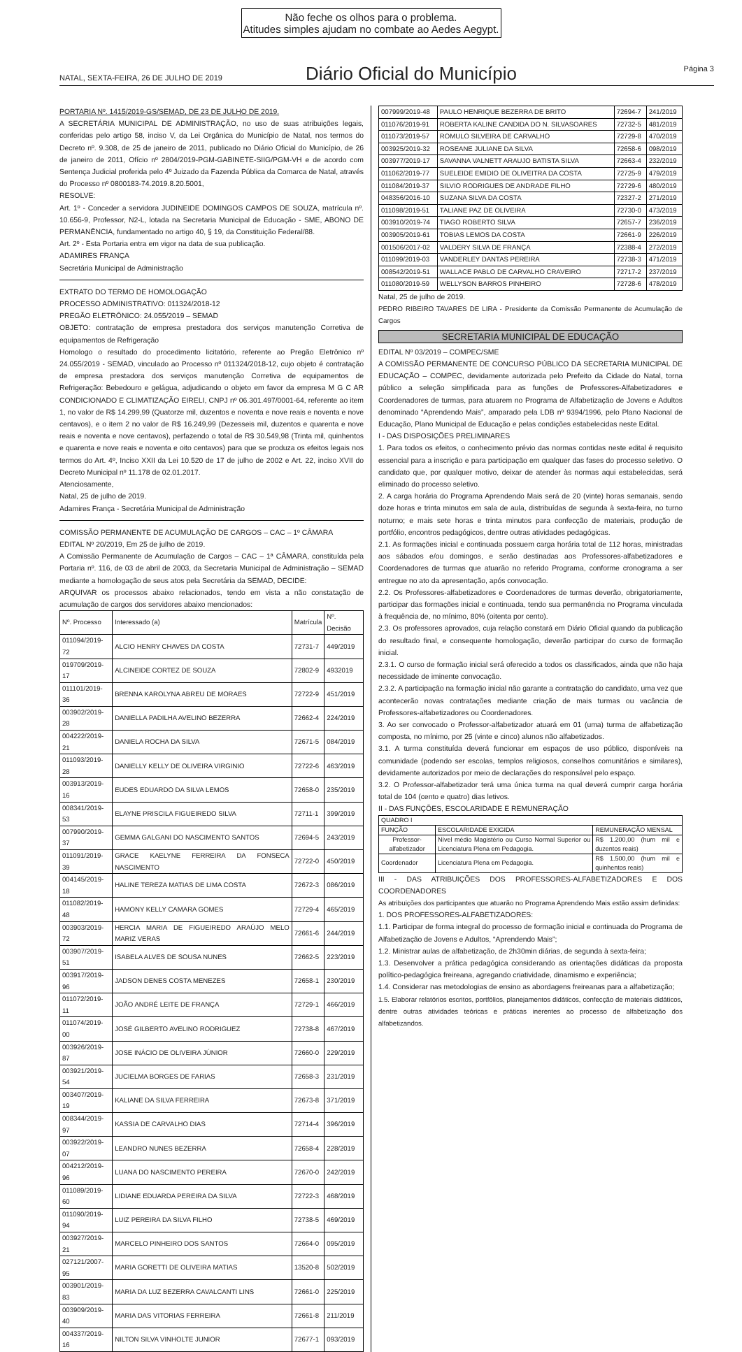Não feche os olhos para o problema.
Atitudes simples ajudam no combate ao Aedes Aegypt.
NATAL, SEXTA-FEIRA, 26 DE JULHO DE 2019
Diário Oficial do Município
Página 3
PORTARIA Nº. 1415/2019-GS/SEMAD, DE 23 DE JULHO DE 2019.
A SECRETÁRIA MUNICIPAL DE ADMINISTRAÇÃO, no uso de suas atribuições legais, conferidas pelo artigo 58, inciso V, da Lei Orgânica do Município de Natal, nos termos do Decreto nº. 9.308, de 25 de janeiro de 2011, publicado no Diário Oficial do Município, de 26 de janeiro de 2011, Ofício nº 2804/2019-PGM-GABINETE-SIIG/PGM-VH e de acordo com Sentença Judicial proferida pelo 4º Juizado da Fazenda Pública da Comarca de Natal, através do Processo nº 0800183-74.2019.8.20.5001,
RESOLVE:
Art. 1º - Conceder a servidora JUDINEIDE DOMINGOS CAMPOS DE SOUZA, matrícula nº. 10.656-9, Professor, N2-L, lotada na Secretaria Municipal de Educação - SME, ABONO DE PERMANÊNCIA, fundamentado no artigo 40, § 19, da Constituição Federal/88.
Art. 2º - Esta Portaria entra em vigor na data de sua publicação.
ADAMIRES FRANÇA
Secretária Municipal de Administração
EXTRATO DO TERMO DE HOMOLOGAÇÃO
PROCESSO ADMINISTRATIVO: 011324/2018-12
PREGÃO ELETRÔNICO: 24.055/2019 – SEMAD
OBJETO: contratação de empresa prestadora dos serviços manutenção Corretiva de equipamentos de Refrigeração
Homologo o resultado do procedimento licitatório, referente ao Pregão Eletrônico nº 24.055/2019 - SEMAD, vinculado ao Processo nº 011324/2018-12, cujo objeto é contratação de empresa prestadora dos serviços manutenção Corretiva de equipamentos de Refrigeração: Bebedouro e gelágua, adjudicando o objeto em favor da empresa M G C AR CONDICIONADO E CLIMATIZAÇÃO EIRELI, CNPJ nº 06.301.497/0001-64, referente ao item 1, no valor de R$ 14.299,99 (Quatorze mil, duzentos e noventa e nove reais e noventa e nove centavos), e o item 2 no valor de R$ 16.249,99 (Dezesseis mil, duzentos e quarenta e nove reais e noventa e nove centavos), perfazendo o total de R$ 30.549,98 (Trinta mil, quinhentos e quarenta e nove reais e noventa e oito centavos) para que se produza os efeitos legais nos termos do Art. 4º, Inciso XXII da Lei 10.520 de 17 de julho de 2002 e Art. 22, inciso XVII do Decreto Municipal nº 11.178 de 02.01.2017.
Atenciosamente,
Natal, 25 de julho de 2019.
Adamires França - Secretária Municipal de Administração
COMISSÃO PERMANENTE DE ACUMULAÇÃO DE CARGOS – CAC – 1º CÂMARA
EDITAL Nº 20/2019, Em 25 de julho de 2019.
A Comissão Permanente de Acumulação de Cargos – CAC – 1ª CÂMARA, constituída pela Portaria nº. 116, de 03 de abril de 2003, da Secretaria Municipal de Administração – SEMAD mediante a homologação de seus atos pela Secretária da SEMAD, DECIDE:
ARQUIVAR os processos abaixo relacionados, tendo em vista a não constatação de acumulação de cargos dos servidores abaixo mencionados:
| Nº. Processo | Interessado (a) | Matrícula | Nº. Decisão |
| --- | --- | --- | --- |
| 011094/2019-72 | ALCIO HENRY CHAVES DA COSTA | 72731-7 | 449/2019 |
| 019709/2019-17 | ALCINEIDE CORTEZ DE SOUZA | 72802-9 | 4932019 |
| 011101/2019-36 | BRENNA KAROLYNA ABREU DE MORAES | 72722-9 | 451/2019 |
| 003902/2019-28 | DANIELLA PADILHA AVELINO BEZERRA | 72662-4 | 224/2019 |
| 004222/2019-21 | DANIELA ROCHA DA SILVA | 72671-5 | 084/2019 |
| 011093/2019-28 | DANIELLY KELLY DE OLIVEIRA VIRGINIO | 72722-6 | 463/2019 |
| 003913/2019-16 | EUDES EDUARDO DA SILVA LEMOS | 72658-0 | 235/2019 |
| 008341/2019-53 | ELAYNE PRISCILA FIGUEIREDO SILVA | 72711-1 | 399/2019 |
| 007990/2019-37 | GEMMA GALGANI DO NASCIMENTO SANTOS | 72694-5 | 243/2019 |
| 011091/2019-39 | GRACE KAELYNE FERREIRA DA FONSECA NASCIMENTO | 72722-0 | 450/2019 |
| 004145/2019-18 | HALINE TEREZA MATIAS DE LIMA COSTA | 72672-3 | 086/2019 |
| 011082/2019-48 | HAMONY KELLY CAMARA GOMES | 72729-4 | 465/2019 |
| 003903/2019-72 | HERCIA MARIA DE FIGUEIREDO ARAÚJO MELO MARIZ VERAS | 72661-6 | 244/2019 |
| 003907/2019-51 | ISABELA ALVES DE SOUSA NUNES | 72662-5 | 223/2019 |
| 003917/2019-96 | JADSON DENES COSTA MENEZES | 72658-1 | 230/2019 |
| 011072/2019-11 | JOÃO ANDRÉ LEITE DE FRANÇA | 72729-1 | 466/2019 |
| 011074/2019-00 | JOSÉ GILBERTO AVELINO RODRIGUEZ | 72738-8 | 467/2019 |
| 003926/2019-87 | JOSE INÁCIO DE OLIVEIRA JÚNIOR | 72660-0 | 229/2019 |
| 003921/2019-54 | JUCIELMA BORGES DE FARIAS | 72658-3 | 231/2019 |
| 003407/2019-19 | KALIANE DA SILVA FERREIRA | 72673-8 | 371/2019 |
| 008344/2019-97 | KASSIA DE CARVALHO DIAS | 72714-4 | 396/2019 |
| 003922/2019-07 | LEANDRO NUNES BEZERRA | 72658-4 | 228/2019 |
| 004212/2019-96 | LUANA DO NASCIMENTO PEREIRA | 72670-0 | 242/2019 |
| 011089/2019-60 | LIDIANE EDUARDA PEREIRA DA SILVA | 72722-3 | 468/2019 |
| 011090/2019-94 | LUIZ PEREIRA DA SILVA FILHO | 72738-5 | 469/2019 |
| 003927/2019-21 | MARCELO PINHEIRO DOS SANTOS | 72664-0 | 095/2019 |
| 027121/2007-95 | MARIA GORETTI DE OLIVEIRA MATIAS | 13520-8 | 502/2019 |
| 003901/2019-83 | MARIA DA LUZ BEZERRA CAVALCANTI LINS | 72661-0 | 225/2019 |
| 003909/2019-40 | MARIA DAS VITORIAS FERREIRA | 72661-8 | 211/2019 |
| 004337/2019-16 | NILTON SILVA VINHOLTE JUNIOR | 72677-1 | 093/2019 |
| 007999/2019-48 | PAULO HENRIQUE BEZERRA DE BRITO | 72694-7 | 241/2019 |
| 011076/2019-91 | ROBERTA KALINE CANDIDA DO N. SILVASOARES | 72732-5 | 481/2019 |
| 011073/2019-57 | ROMULO SILVEIRA DE CARVALHO | 72729-8 | 470/2019 |
| 003925/2019-32 | ROSEANE JULIANE DA SILVA | 72658-6 | 098/2019 |
| 003977/2019-17 | SAVANNA VALNETT ARAUJO BATISTA SILVA | 72663-4 | 232/2019 |
| 011062/2019-77 | SUELEIDE EMIDIO DE OLIVEITRA DA COSTA | 72725-9 | 479/2019 |
| 011084/2019-37 | SILVIO RODRIGUES DE ANDRADE FILHO | 72729-6 | 480/2019 |
| 048356/2016-10 | SUZANA SILVA DA COSTA | 72327-2 | 271/2019 |
| 011098/2019-51 | TALIANE PAZ DE OLIVEIRA | 72730-0 | 473/2019 |
| 003910/2019-74 | TIAGO ROBERTO SILVA | 72657-7 | 236/2019 |
| 003905/2019-61 | TOBIAS LEMOS DA COSTA | 72661-9 | 226/2019 |
| 001506/2017-02 | VALDERY SILVA DE FRANÇA | 72388-4 | 272/2019 |
| 011099/2019-03 | VANDERLEY DANTAS PEREIRA | 72738-3 | 471/2019 |
| 008542/2019-51 | WALLACE PABLO DE CARVALHO CRAVEIRO | 72717-2 | 237/2019 |
| 011080/2019-59 | WELLYSON BARROS PINHEIRO | 72728-6 | 478/2019 |
Natal, 25 de julho de 2019.
PEDRO RIBEIRO TAVARES DE LIRA - Presidente da Comissão Permanente de Acumulação de Cargos
SECRETARIA MUNICIPAL DE EDUCAÇÃO
EDITAL Nº 03/2019 – COMPEC/SME
A COMISSÃO PERMANENTE DE CONCURSO PÚBLICO DA SECRETARIA MUNICIPAL DE EDUCAÇÃO – COMPEC, devidamente autorizada pelo Prefeito da Cidade do Natal, torna público a seleção simplificada para as funções de Professores-Alfabetizadores e Coordenadores de turmas, para atuarem no Programa de Alfabetização de Jovens e Adultos denominado “Aprendendo Mais”, amparado pela LDB nº 9394/1996, pelo Plano Nacional de Educação, Plano Municipal de Educação e pelas condições estabelecidas neste Edital.
I - DAS DISPOSIÇÕES PRELIMINARES
1. Para todos os efeitos, o conhecimento prévio das normas contidas neste edital é requisito essencial para a inscrição e para participação em qualquer das fases do processo seletivo. O candidato que, por qualquer motivo, deixar de atender às normas aqui estabelecidas, será eliminado do processo seletivo.
2. A carga horária do Programa Aprendendo Mais será de 20 (vinte) horas semanais, sendo doze horas e trinta minutos em sala de aula, distribuídas de segunda à sexta-feira, no turno noturno; e mais sete horas e trinta minutos para confecção de materiais, produção de portfólio, encontros pedagógicos, dentre outras atividades pedagógicas.
2.1. As formações inicial e continuada possuem carga horária total de 112 horas, ministradas aos sábados e/ou domingos, e serão destinadas aos Professores-alfabetizadores e Coordenadores de turmas que atuarão no referido Programa, conforme cronograma a ser entregue no ato da apresentação, após convocação.
2.2. Os Professores-alfabetizadores e Coordenadores de turmas deverão, obrigatoriamente, participar das formações inicial e continuada, tendo sua permanência no Programa vinculada à frequência de, no mínimo, 80% (oitenta por cento).
2.3. Os professores aprovados, cuja relação constará em Diário Oficial quando da publicação do resultado final, e consequente homologação, deverão participar do curso de formação inicial.
2.3.1. O curso de formação inicial será oferecido a todos os classificados, ainda que não haja necessidade de iminente convocação.
2.3.2. A participação na formação inicial não garante a contratação do candidato, uma vez que acontecerão novas contratações mediante criação de mais turmas ou vacância de Professores-alfabetizadores ou Coordenadores.
3. Ao ser convocado o Professor-alfabetizador atuará em 01 (uma) turma de alfabetização composta, no mínimo, por 25 (vinte e cinco) alunos não alfabetizados.
3.1. A turma constituída deverá funcionar em espaços de uso público, disponíveis na comunidade (podendo ser escolas, templos religiosos, conselhos comunitários e similares), devidamente autorizados por meio de declarações do responsável pelo espaço.
3.2. O Professor-alfabetizador terá uma única turma na qual deverá cumprir carga horária total de 104 (cento e quatro) dias letivos.
II - DAS FUNÇÕES, ESCOLARIDADE E REMUNERAÇÃO
| QUADRO I | | |
| FUNÇÃO | ESCOLARIDADE EXIGIDA | REMUNERAÇÃO MENSAL |
| Professor-alfabetizador | Nível médio Magistério ou Curso Normal Superior ou Licenciatura Plena em Pedagogia. | R$ 1.200,00 (hum mil e duzentos reais) |
| Coordenador | Licenciatura Plena em Pedagogia. | R$ 1.500,00 (hum mil e quinhentos reais) |
III - DAS ATRIBUIÇÕES DOS PROFESSORES-ALFABETIZADORES E DOS COORDENADORES
As atribuições dos participantes que atuarão no Programa Aprendendo Mais estão assim definidas:
1. DOS PROFESSORES-ALFABETIZADORES:
1.1. Participar de forma integral do processo de formação inicial e continuada do Programa de Alfabetização de Jovens e Adultos, “Aprendendo Mais”;
1.2. Ministrar aulas de alfabetização, de 2h30min diárias, de segunda à sexta-feira;
1.3. Desenvolver a prática pedagógica considerando as orientações didáticas da proposta político-pedagógica freireana, agregando criatividade, dinamismo e experiência;
1.4. Considerar nas metodologias de ensino as abordagens freireanas para a alfabetização;
1.5. Elaborar relatórios escritos, portfólios, planejamentos didáticos, confecção de materiais didáticos, dentre outras atividades teóricas e práticas inerentes ao processo de alfabetização dos alfabetizandos.